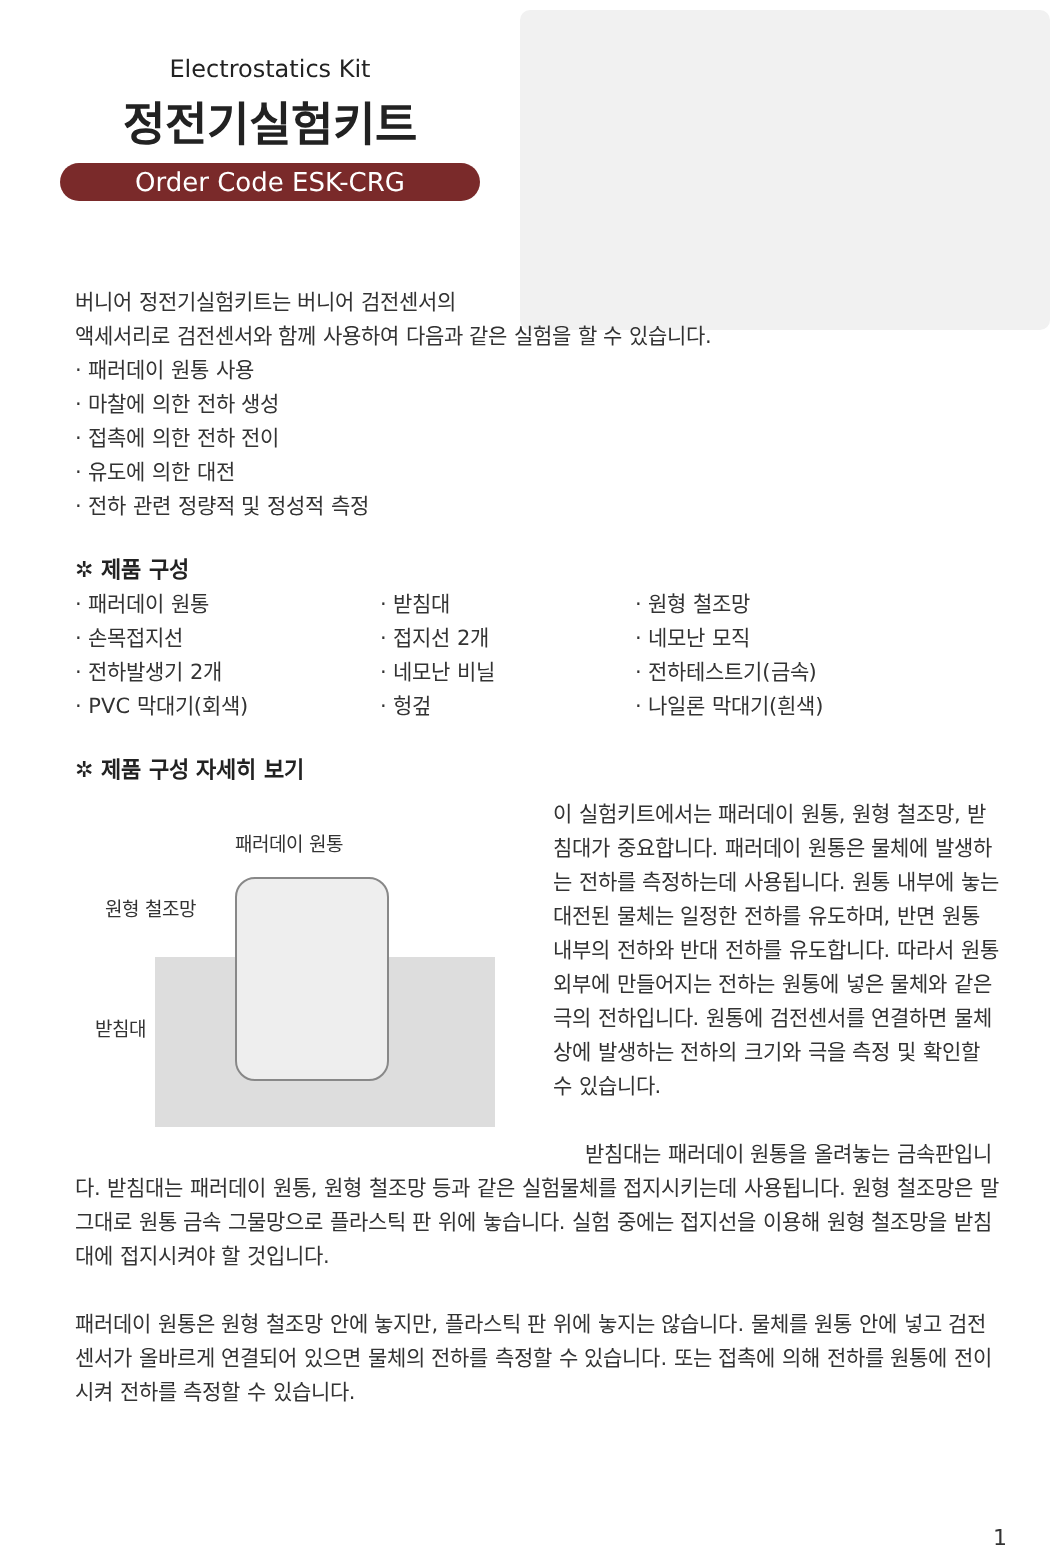Electrostatics Kit
정전기실험키트
Order Code ESK-CRG
버니어 정전기실험키트는 버니어 검전센서의
액세서리로 검전센서와 함께 사용하여 다음과 같은 실험을 할 수 있습니다.
· 패러데이 원통 사용
· 마찰에 의한 전하 생성
· 접촉에 의한 전하 전이
· 유도에 의한 대전
· 전하 관련 정량적 및 정성적 측정
✲ 제품 구성
· 패러데이 원통
· 손목접지선
· 전하발생기 2개
· PVC 막대기(회색)
· 받침대
· 접지선 2개
· 네모난 비닐
· 헝겊
· 원형 철조망
· 네모난 모직
· 전하테스트기(금속)
· 나일론 막대기(흰색)
✲ 제품 구성 자세히 보기
패러데이 원통
원형 철조망
받침대
이 실험키트에서는 패러데이 원통, 원형 철조망, 받침대가 중요합니다. 패러데이 원통은 물체에 발생하는 전하를 측정하는데 사용됩니다. 원통 내부에 놓는 대전된 물체는 일정한 전하를 유도하며, 반면 원통 내부의 전하와 반대 전하를 유도합니다. 따라서 원통 외부에 만들어지는 전하는 원통에 넣은 물체와 같은 극의 전하입니다. 원통에 검전센서를 연결하면 물체 상에 발생하는 전하의 크기와 극을 측정 및 확인할 수 있습니다.
받침대는 패러데이 원통을 올려놓는 금속판입니다. 받침대는 패러데이 원통, 원형 철조망 등과 같은 실험물체를 접지시키는데 사용됩니다. 원형 철조망은 말 그대로 원통 금속 그물망으로 플라스틱 판 위에 놓습니다. 실험 중에는 접지선을 이용해 원형 철조망을 받침대에 접지시켜야 할 것입니다.
패러데이 원통은 원형 철조망 안에 놓지만, 플라스틱 판 위에 놓지는 않습니다. 물체를 원통 안에 넣고 검전센서가 올바르게 연결되어 있으면 물체의 전하를 측정할 수 있습니다. 또는 접촉에 의해 전하를 원통에 전이시켜 전하를 측정할 수 있습니다.
1